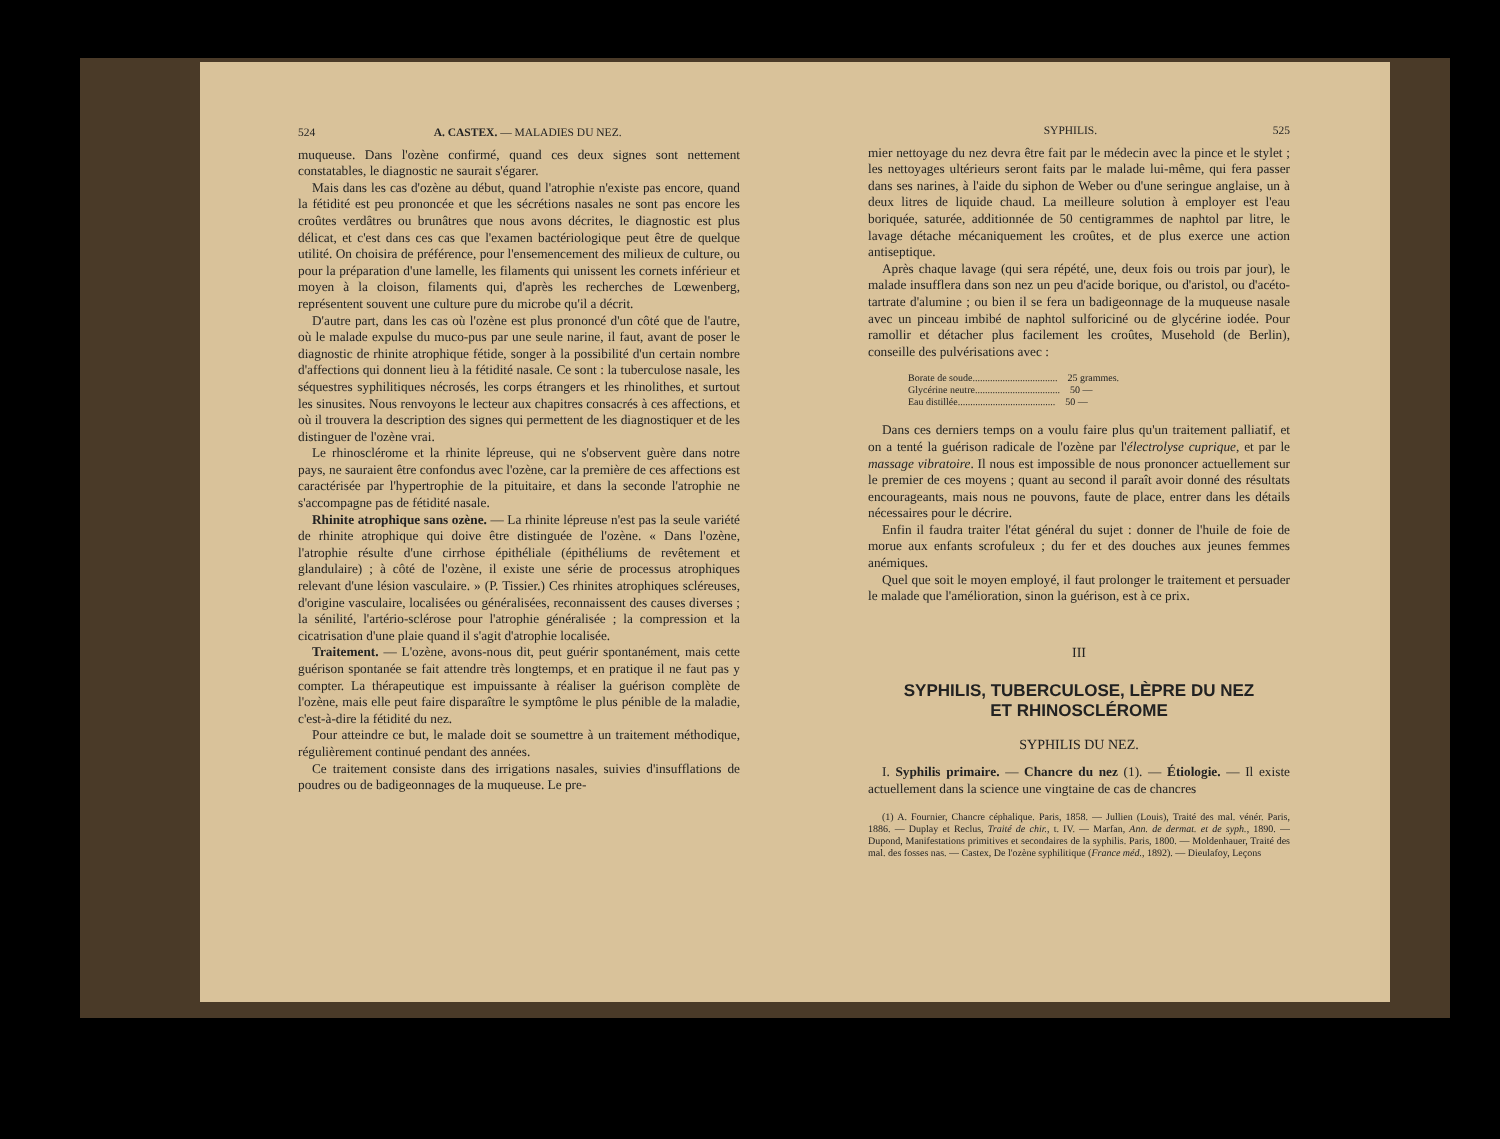524 A. CASTEX. — MALADIES DU NEZ.
muqueuse. Dans l'ozène confirmé, quand ces deux signes sont nettement constatables, le diagnostic ne saurait s'égarer.
Mais dans les cas d'ozène au début, quand l'atrophie n'existe pas encore, quand la fétidité est peu prononcée et que les sécrétions nasales ne sont pas encore les croûtes verdâtres ou brunâtres que nous avons décrites, le diagnostic est plus délicat, et c'est dans ces cas que l'examen bactériologique peut être de quelque utilité. On choisira de préférence, pour l'ensemencement des milieux de culture, ou pour la préparation d'une lamelle, les filaments qui unissent les cornets inférieur et moyen à la cloison, filaments qui, d'après les recherches de Lœwenberg, représentent souvent une culture pure du microbe qu'il a décrit.
D'autre part, dans les cas où l'ozène est plus prononcé d'un côté que de l'autre, où le malade expulse du muco-pus par une seule narine, il faut, avant de poser le diagnostic de rhinite atrophique fétide, songer à la possibilité d'un certain nombre d'affections qui donnent lieu à la fétidité nasale. Ce sont : la tuberculose nasale, les séquestres syphilitiques nécrosés, les corps étrangers et les rhinolithes, et surtout les sinusites. Nous renvoyons le lecteur aux chapitres consacrés à ces affections, et où il trouvera la description des signes qui permettent de les diagnostiquer et de les distinguer de l'ozène vrai.
Le rhinosclérome et la rhinite lépreuse, qui ne s'observent guère dans notre pays, ne sauraient être confondus avec l'ozène, car la première de ces affections est caractérisée par l'hypertrophie de la pituitaire, et dans la seconde l'atrophie ne s'accompagne pas de fétidité nasale.
Rhinite atrophique sans ozène. — La rhinite lépreuse n'est pas la seule variété de rhinite atrophique qui doive être distinguée de l'ozène. « Dans l'ozène, l'atrophie résulte d'une cirrhose épithéliale (épithéliums de revêtement et glandulaire) ; à côté de l'ozène, il existe une série de processus atrophiques relevant d'une lésion vasculaire. » (P. Tissier.) Ces rhinites atrophiques scléreuses, d'origine vasculaire, localisées ou généralisées, reconnaissent des causes diverses ; la sénilité, l'artério-sclérose pour l'atrophie généralisée ; la compression et la cicatrisation d'une plaie quand il s'agit d'atrophie localisée.
Traitement. — L'ozène, avons-nous dit, peut guérir spontanément, mais cette guérison spontanée se fait attendre très longtemps, et en pratique il ne faut pas y compter. La thérapeutique est impuissante à réaliser la guérison complète de l'ozène, mais elle peut faire disparaître le symptôme le plus pénible de la maladie, c'est-à-dire la fétidité du nez.
Pour atteindre ce but, le malade doit se soumettre à un traitement méthodique, régulièrement continué pendant des années.
Ce traitement consiste dans des irrigations nasales, suivies d'insufflations de poudres ou de badigeonnages de la muqueuse. Le pre-
SYPHILIS. 525
mier nettoyage du nez devra être fait par le médecin avec la pince et le stylet ; les nettoyages ultérieurs seront faits par le malade lui-même, qui fera passer dans ses narines, à l'aide du siphon de Weber ou d'une seringue anglaise, un à deux litres de liquide chaud. La meilleure solution à employer est l'eau boriquée, saturée, additionnée de 50 centigrammes de naphtol par litre, le lavage détache mécaniquement les croûtes, et de plus exerce une action antiseptique.
Après chaque lavage (qui sera répété, une, deux fois ou trois par jour), le malade insufflera dans son nez un peu d'acide borique, ou d'aristol, ou d'acéto-tartrate d'alumine ; ou bien il se fera un badigeonnage de la muqueuse nasale avec un pinceau imbibé de naphtol sulforiciné ou de glycérine iodée. Pour ramollir et détacher plus facilement les croûtes, Musehold (de Berlin), conseille des pulvérisations avec :
Borate de soude.................................. 25 grammes.
Glycérine neutre.................................. 50 —
Eau distillée....................................... 50 —
Dans ces derniers temps on a voulu faire plus qu'un traitement palliatif, et on a tenté la guérison radicale de l'ozène par l'électrolyse cuprique, et par le massage vibratoire. Il nous est impossible de nous prononcer actuellement sur le premier de ces moyens ; quant au second il paraît avoir donné des résultats encourageants, mais nous ne pouvons, faute de place, entrer dans les détails nécessaires pour le décrire.
Enfin il faudra traiter l'état général du sujet : donner de l'huile de foie de morue aux enfants scrofuleux ; du fer et des douches aux jeunes femmes anémiques.
Quel que soit le moyen employé, il faut prolonger le traitement et persuader le malade que l'amélioration, sinon la guérison, est à ce prix.
III
SYPHILIS, TUBERCULOSE, LÈPRE DU NEZ
ET RHINOSCLÉROME
SYPHILIS DU NEZ.
I. Syphilis primaire. — Chancre du nez (1). — Étiologie. — Il existe actuellement dans la science une vingtaine de cas de chancres
(1) A. Fournier, Chancre céphalique. Paris, 1858. — Jullien (Louis), Traité des mal. vénér. Paris, 1886. — Duplay et Reclus, Traité de chir., t. IV. — Marfan, Ann. de dermat. et de syph., 1890. — Dupond, Manifestations primitives et secondaires de la syphilis. Paris, 1800. — Moldenhauer, Traité des mal. des fosses nas. — Castex, De l'ozène syphilitique (France méd., 1892). — Dieulafoy, Leçons